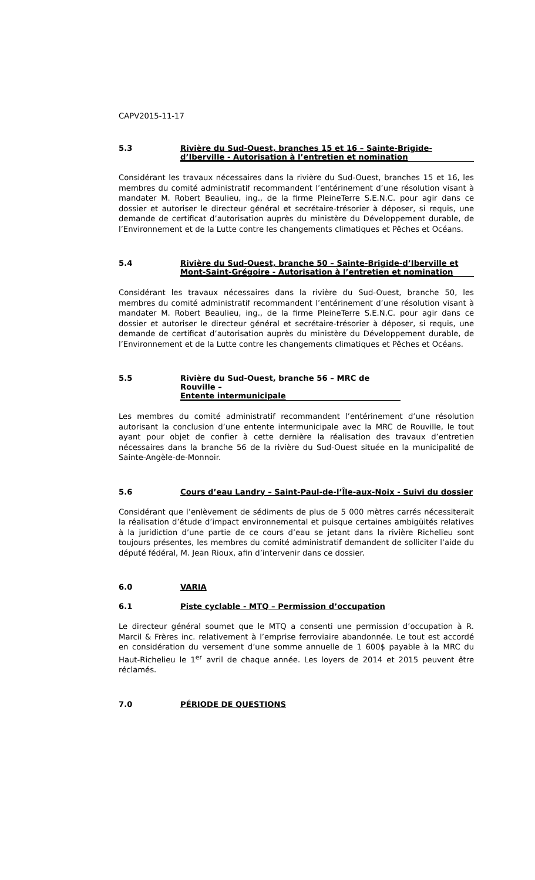CAPV2015-11-17
5.3 Rivière du Sud-Ouest, branches 15 et 16 – Sainte-Brigide-d’Iberville - Autorisation à l’entretien et nomination
Considérant les travaux nécessaires dans la rivière du Sud-Ouest, branches 15 et 16, les membres du comité administratif recommandent l’entérinement d’une résolution visant à mandater M. Robert Beaulieu, ing., de la firme PleineTerre S.E.N.C. pour agir dans ce dossier et autoriser le directeur général et secrétaire-trésorier à déposer, si requis, une demande de certificat d’autorisation auprès du ministère du Développement durable, de l’Environnement et de la Lutte contre les changements climatiques et Pêches et Océans.
5.4 Rivière du Sud-Ouest, branche 50 – Sainte-Brigide-d’Iberville et Mont-Saint-Grégoire - Autorisation à l’entretien et nomination
Considérant les travaux nécessaires dans la rivière du Sud-Ouest, branche 50, les membres du comité administratif recommandent l’entérinement d’une résolution visant à mandater M. Robert Beaulieu, ing., de la firme PleineTerre S.E.N.C. pour agir dans ce dossier et autoriser le directeur général et secrétaire-trésorier à déposer, si requis, une demande de certificat d’autorisation auprès du ministère du Développement durable, de l’Environnement et de la Lutte contre les changements climatiques et Pêches et Océans.
5.5 Rivière du Sud-Ouest, branche 56 – MRC de Rouville –
Entente intermunicipale
Les membres du comité administratif recommandent l’entérinement d’une résolution autorisant la conclusion d’une entente intermunicipale avec la MRC de Rouville, le tout ayant pour objet de confier à cette dernière la réalisation des travaux d’entretien nécessaires dans la branche 56 de la rivière du Sud-Ouest située en la municipalité de Sainte-Angèle-de-Monnoir.
5.6 Cours d’eau Landry – Saint-Paul-de-l’Île-aux-Noix - Suivi du dossier
Considérant que l’enlèvement de sédiments de plus de 5 000 mètres carrés nécessiterait la réalisation d’étude d’impact environnemental et puisque certaines ambigüités relatives à la juridiction d’une partie de ce cours d’eau se jetant dans la rivière Richelieu sont toujours présentes, les membres du comité administratif demandent de solliciter l’aide du député fédéral, M. Jean Rioux, afin d’intervenir dans ce dossier.
6.0 VARIA
6.1 Piste cyclable - MTQ – Permission d’occupation
Le directeur général soumet que le MTQ a consenti une permission d’occupation à R. Marcil & Frères inc. relativement à l’emprise ferroviaire abandonnée. Le tout est accordé en considération du versement d’une somme annuelle de 1 600$ payable à la MRC du Haut-Richelieu le 1<sup>er</sup> avril de chaque année. Les loyers de 2014 et 2015 peuvent être réclamés.
7.0 PÉRIODE DE QUESTIONS